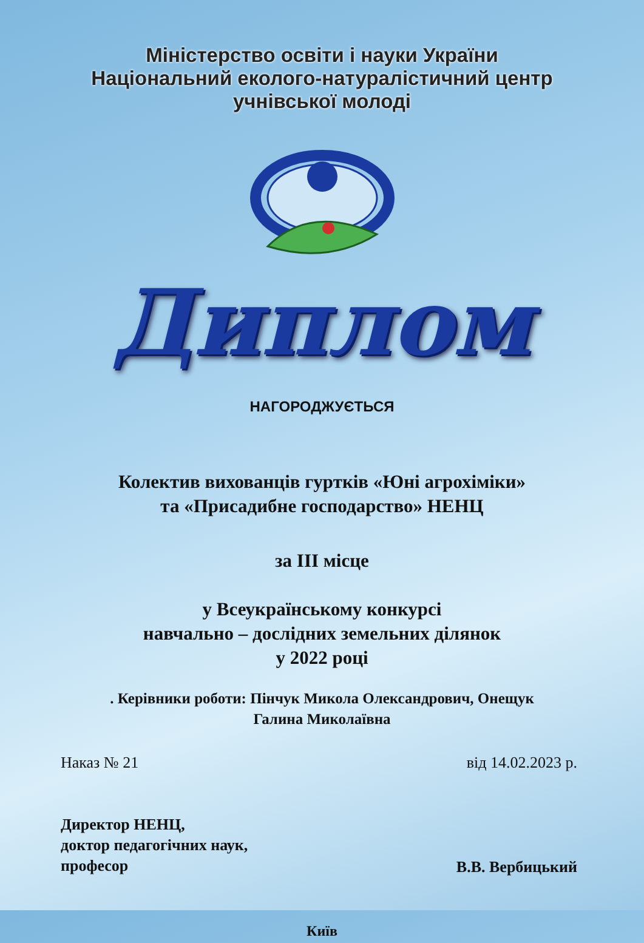Міністерство освіти і науки України
Національний еколого-натуралістичний центр
учнівської молоді
Диплом
НАГОРОДЖУЄТЬСЯ
Колектив вихованців гуртків «Юні агрохіміки»
та «Присадибне господарство» НЕНЦ
за ІІІ місце
у Всеукраїнському конкурсі
навчально – дослідних земельних ділянок
у 2022 році
. Керівники роботи: Пінчук Микола Олександрович, Онещук
Галина Миколаївна
Наказ № 21 від 14.02.2023 р.
Директор НЕНЦ,
доктор педагогічних наук,
професор В.В. Вербицький
Київ